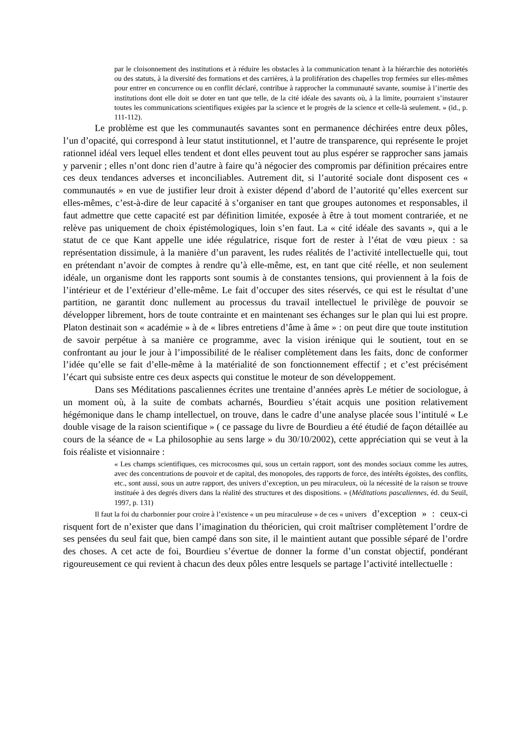par le cloisonnement des institutions et à réduire les obstacles à la communication tenant à la hiérarchie des notoriétés ou des statuts, à la diversité des formations et des carrières, à la prolifération des chapelles trop fermées sur elles-mêmes pour entrer en concurrence ou en conflit déclaré, contribue à rapprocher la communauté savante, soumise à l’inertie des institutions dont elle doit se doter en tant que telle, de la cité idéale des savants où, à la limite, pourraient s’instaurer toutes les communications scientifiques exigées par la science et le progrès de la science et celle-là seulement. » (id., p. 111-112).
Le problème est que les communautés savantes sont en permanence déchirées entre deux pôles, l’un d’opacité, qui correspond à leur statut institutionnel, et l’autre de transparence, qui représente le projet rationnel idéal vers lequel elles tendent et dont elles peuvent tout au plus espérer se rapprocher sans jamais y parvenir ; elles n’ont donc rien d’autre à faire qu’à négocier des compromis par définition précaires entre ces deux tendances adverses et inconciliables. Autrement dit, si l’autorité sociale dont disposent ces « communautés » en vue de justifier leur droit à exister dépend d’abord de l’autorité qu’elles exercent sur elles-mêmes, c’est-à-dire de leur capacité à s’organiser en tant que groupes autonomes et responsables, il faut admettre que cette capacité est par définition limitée, exposée à être à tout moment contrariée, et ne relève pas uniquement de choix épistémologiques, loin s’en faut. La « cité idéale des savants », qui a le statut de ce que Kant appelle une idée régulatrice, risque fort de rester à l’état de vœu pieux : sa représentation dissimule, à la manière d’un paravent, les rudes réalités de l’activité intellectuelle qui, tout en prétendant n’avoir de comptes à rendre qu’à elle-même, est, en tant que cité réelle, et non seulement idéale, un organisme dont les rapports sont soumis à de constantes tensions, qui proviennent à la fois de l’intérieur et de l’extérieur d’elle-même. Le fait d’occuper des sites réservés, ce qui est le résultat d’une partition, ne garantit donc nullement au processus du travail intellectuel le privilège de pouvoir se développer librement, hors de toute contrainte et en maintenant ses échanges sur le plan qui lui est propre. Platon destinait son « académie » à de « libres entretiens d’âme à âme » : on peut dire que toute institution de savoir perpétue à sa manière ce programme, avec la vision irénique qui le soutient, tout en se confrontant au jour le jour à l’impossibilité de le réaliser complètement dans les faits, donc de conformer l’idée qu’elle se fait d’elle-même à la matérialité de son fonctionnement effectif ; et c’est précisément l’écart qui subsiste entre ces deux aspects qui constitue le moteur de son développement.
Dans ses Méditations pascaliennes écrites une trentaine d’années après Le métier de sociologue, à un moment où, à la suite de combats acharnés, Bourdieu s’était acquis une position relativement hégémonique dans le champ intellectuel, on trouve, dans le cadre d’une analyse placée sous l’intitulé « Le double visage de la raison scientifique » ( ce passage du livre de Bourdieu a été étudié de façon détaillée au cours de la séance de « La philosophie au sens large » du 30/10/2002), cette appréciation qui se veut à la fois réaliste et visionnaire :
« Les champs scientifiques, ces microcosmes qui, sous un certain rapport, sont des mondes sociaux comme les autres, avec des concentrations de pouvoir et de capital, des monopoles, des rapports de force, des intérêts égoïstes, des conflits, etc., sont aussi, sous un autre rapport, des univers d’exception, un peu miraculeux, où la nécessité de la raison se trouve instituée à des degrés divers dans la réalité des structures et des dispositions. » (Méditations pascaliennes, éd. du Seuil, 1997, p. 131)
Il faut la foi du charbonnier pour croire à l’existence « un peu miraculeuse » de ces « univers d’exception » : ceux-ci risquent fort de n’exister que dans l’imagination du théoricien, qui croit maîtriser complètement l’ordre de ses pensées du seul fait que, bien campé dans son site, il le maintient autant que possible séparé de l’ordre des choses. A cet acte de foi, Bourdieu s’évertue de donner la forme d’un constat objectif, pondérant rigoureusement ce qui revient à chacun des deux pôles entre lesquels se partage l’activité intellectuelle :